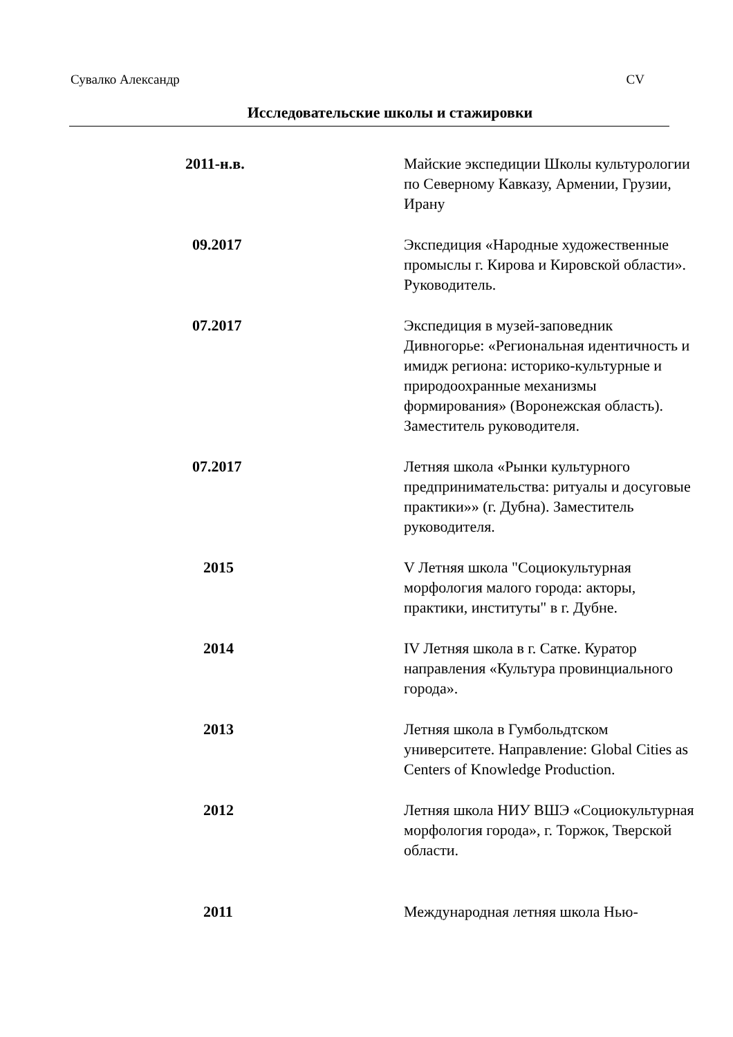Сувалко Александр CV
Исследовательские школы и стажировки
| 2011-н.в. | Майские экспедиции Школы культурологии по Северному Кавказу, Армении, Грузии, Ирану |
| 09.2017 | Экспедиция «Народные художественные промыслы г. Кирова и Кировской области». Руководитель. |
| 07.2017 | Экспедиция в музей-заповедник Дивногорье: «Региональная идентичность и имидж региона: историко-культурные и природоохранные механизмы формирования» (Воронежская область). Заместитель руководителя. |
| 07.2017 | Летняя школа «Рынки культурного предпринимательства: ритуалы и досуговые практики»» (г. Дубна). Заместитель руководителя. |
| 2015 | V Летняя школа "Социокультурная морфология малого города: акторы, практики, институты" в г. Дубне. |
| 2014 | IV Летняя школа в г. Сатке. Куратор направления «Культура провинциального города». |
| 2013 | Летняя школа в Гумбольдтском университете. Направление: Global Cities as Centers of Knowledge Production. |
| 2012 | Летняя школа НИУ ВШЭ «Социокультурная морфология города», г. Торжок, Тверской области. |
| 2011 | Международная летняя школа Нью- |